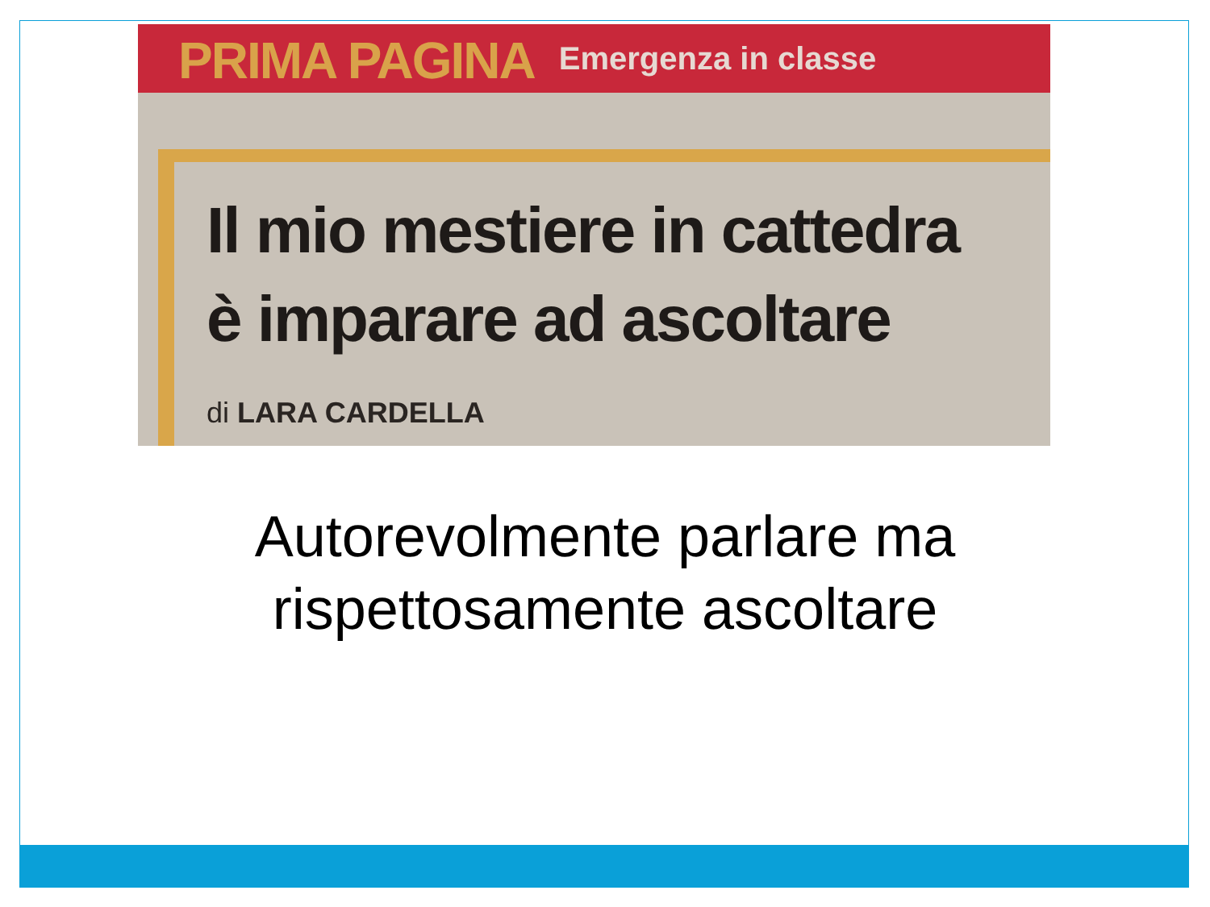PRIMA PAGINA Emergenza in classe
Il mio mestiere in cattedra
è imparare ad ascoltare
di LARA CARDELLA
Autorevolmente parlare ma
rispettosamente ascoltare